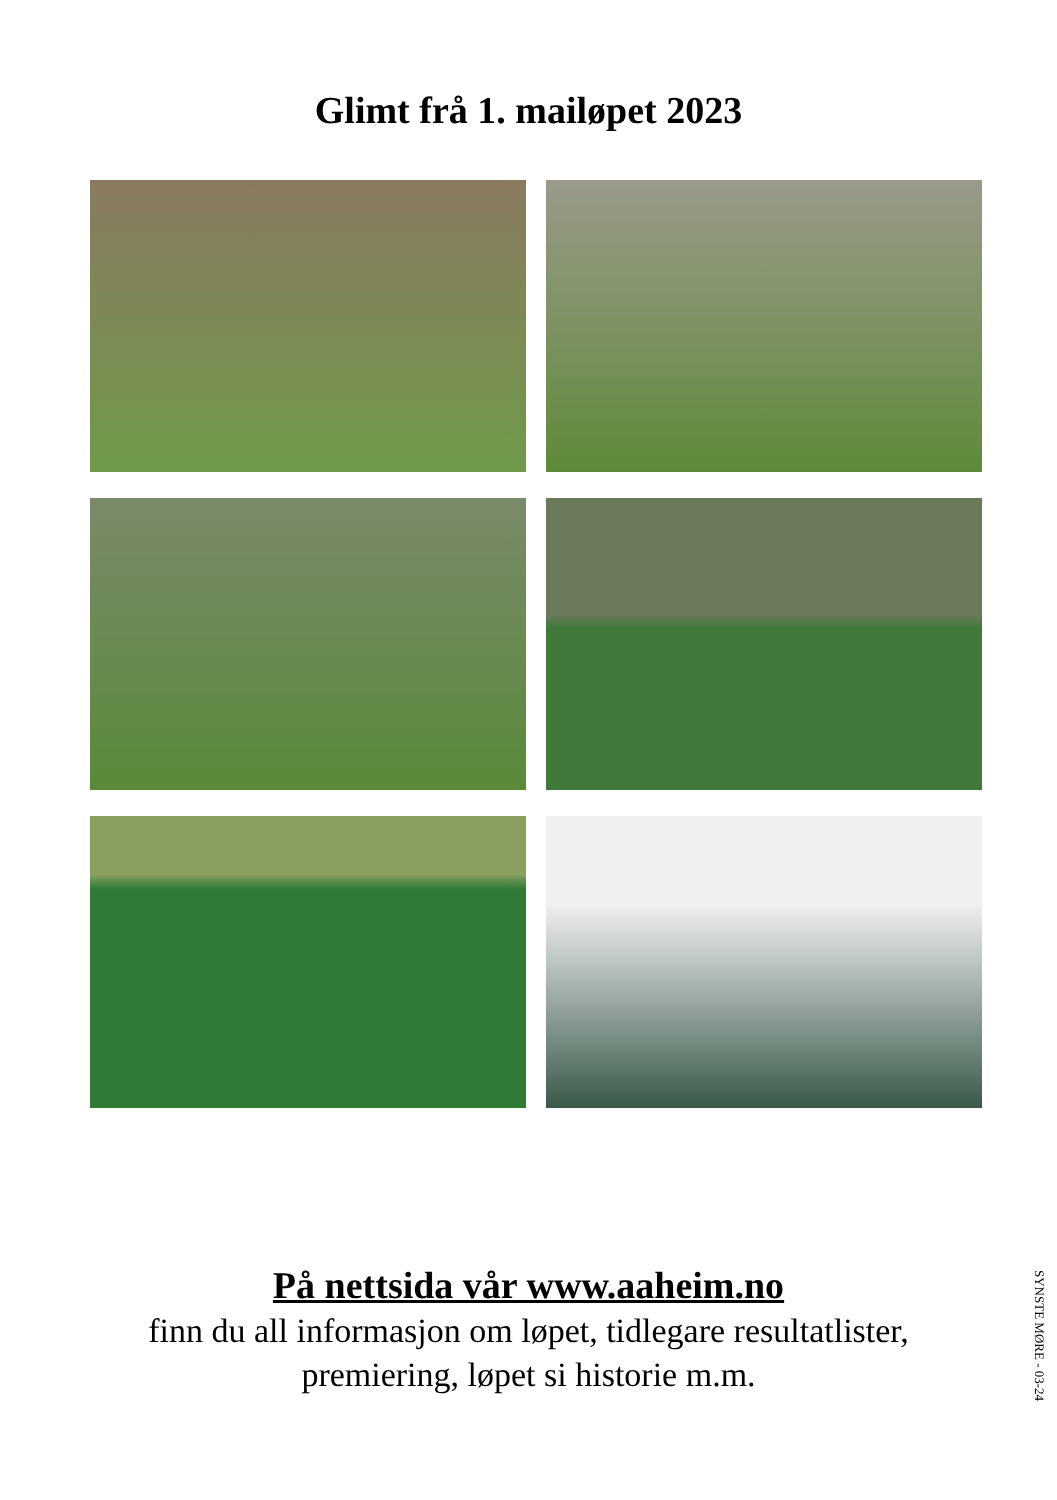Glimt frå 1. mailøpet 2023
På nettsida vår www.aaheim.no
finn du all informasjon om løpet, tidlegare resultatlister,
premiering, løpet si historie m.m.
SYNSTE MØRE - 03-24